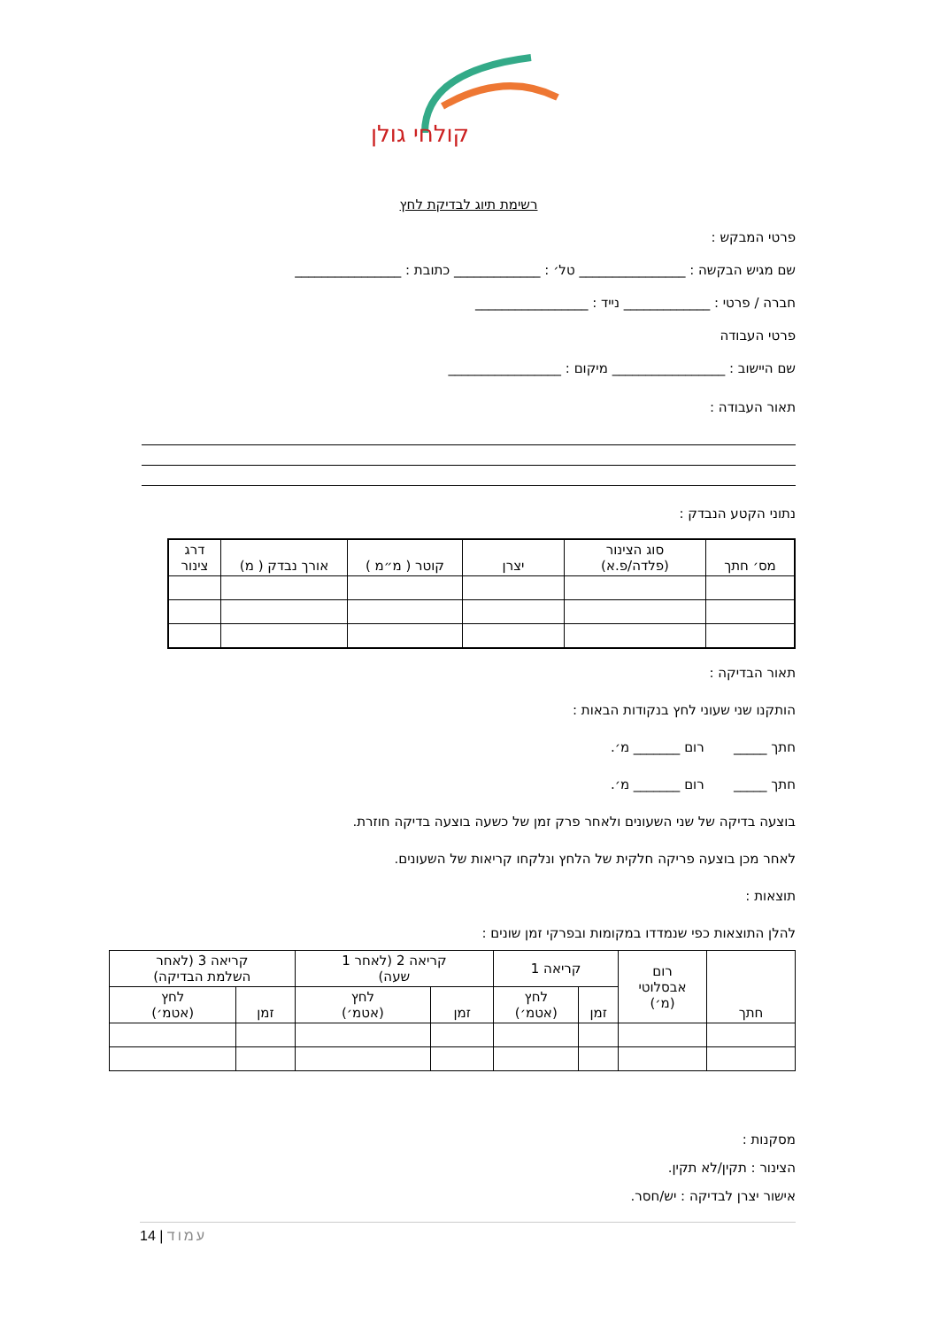קולחי גולן
רשימת תיוג לבדיקת לחץ
פרטי המבקש :
שם מגיש הבקשה : ________________ טל׳ : _____________ כתובת : ________________
חברה / פרטי : _____________ נייד : _________________
פרטי העבודה
שם היישוב : _________________ מיקום : _________________
תאור העבודה :
נתוני הקטע הנבדק :
| מס׳ חתך | סוג הצינור (פלדה/פ.א) | יצרן | קוטר ( מ״מ ) | אורך נבדק ( מ) | דרג צינור |
| --- | --- | --- | --- | --- | --- |
תאור הבדיקה :
הותקנו שני שעוני לחץ בנקודות הבאות :
חתך _____ רום _______ מ׳.
חתך _____ רום _______ מ׳.
בוצעה בדיקה של שני השעונים ולאחר פרק זמן של כשעה בוצעה בדיקה חוזרת.
לאחר מכן בוצעה פריקה חלקית של הלחץ ונלקחו קריאות של השעונים.
תוצאות :
להלן התוצאות כפי שנמדדו במקומות ובפרקי זמן שונים :
| חתך | רום אבסלוטי (מ׳) | קריאה 1 | | קריאה 2 (לאחר 1 שעה) | | קריאה 3 (לאחר השלמת הבדיקה) | |
| --- | --- | --- | --- | --- | --- | --- | --- |
| | | זמן | לחץ (אטמ׳) | זמן | לחץ (אטמ׳) | זמן | לחץ (אטמ׳) |
מסקנות :
הצינור : תקין/לא תקין.
אישור יצרן לבדיקה : יש/חסר.
14 | עמוד